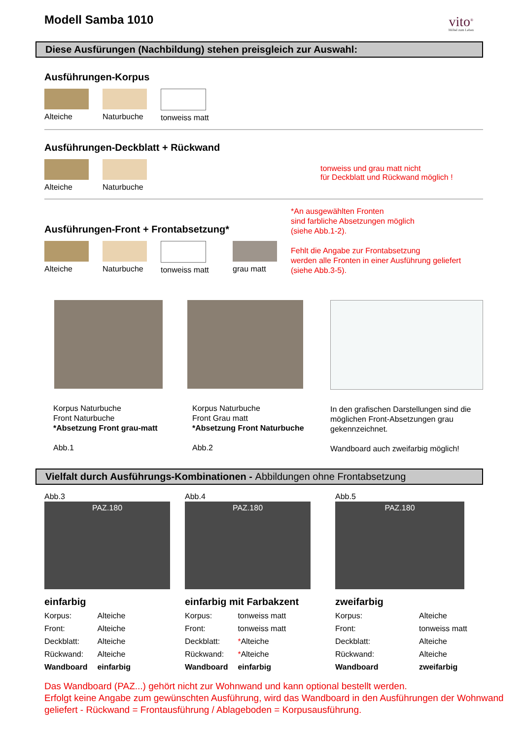vito<sup>®</sup>
Möbel zum Leben
Modell Samba 1010
Diese Ausfürungen (Nachbildung) stehen preisgleich zur Auswahl:
Ausführungen-Korpus
Alteiche Naturbuche
tonweiss matt
Ausführungen-Deckblatt + Rückwand
Alteiche Naturbuche
tonweiss und grau matt nicht
für Deckblatt und Rückwand möglich !
Ausführungen-Front + Frontabsetzung*
Alteiche Naturbuche
tonweiss matt
grau matt
*An ausgewählten Fronten
sind farbliche Absetzungen möglich
(siehe Abb.1-2).
Fehlt die Angabe zur Frontabsetzung
werden alle Fronten in einer Ausführung geliefert
(siehe Abb.3-5).
Korpus Naturbuche
Front Naturbuche
*Absetzung Front grau-matt
Abb.1
Korpus Naturbuche
Front Grau matt
*Absetzung Front Naturbuche
Abb.2
In den grafischen Darstellungen sind die möglichen Front-Absetzungen grau gekennzeichnet.
Wandboard auch zweifarbig möglich!
Vielfalt durch Ausführungs-Kombinationen - Abbildungen ohne Frontabsetzung
Abb.3
PAZ.180
einfarbig
| Korpus: | Alteiche |
| Front: | Alteiche |
| Deckblatt: | Alteiche |
| Rückwand: | Alteiche |
| Wandboard | einfarbig |
Abb.4
PAZ.180
einfarbig mit Farbakzent
| Korpus: | tonweiss matt |
| Front: | tonweiss matt |
| Deckblatt: | * Alteiche |
| Rückwand: | * Alteiche |
| Wandboard | einfarbig |
Abb.5
PAZ.180
zweifarbig
| Korpus: | Alteiche |
| Front: | tonweiss matt |
| Deckblatt: | Alteiche |
| Rückwand: | Alteiche |
| Wandboard | zweifarbig |
Das Wandboard (PAZ...) gehört nicht zur Wohnwand und kann optional bestellt werden.
Erfolgt keine Angabe zum gewünschten Ausführung, wird das Wandboard in den Ausführungen der Wohnwand geliefert - Rückwand = Frontausführung / Ablageboden = Korpusausführung.